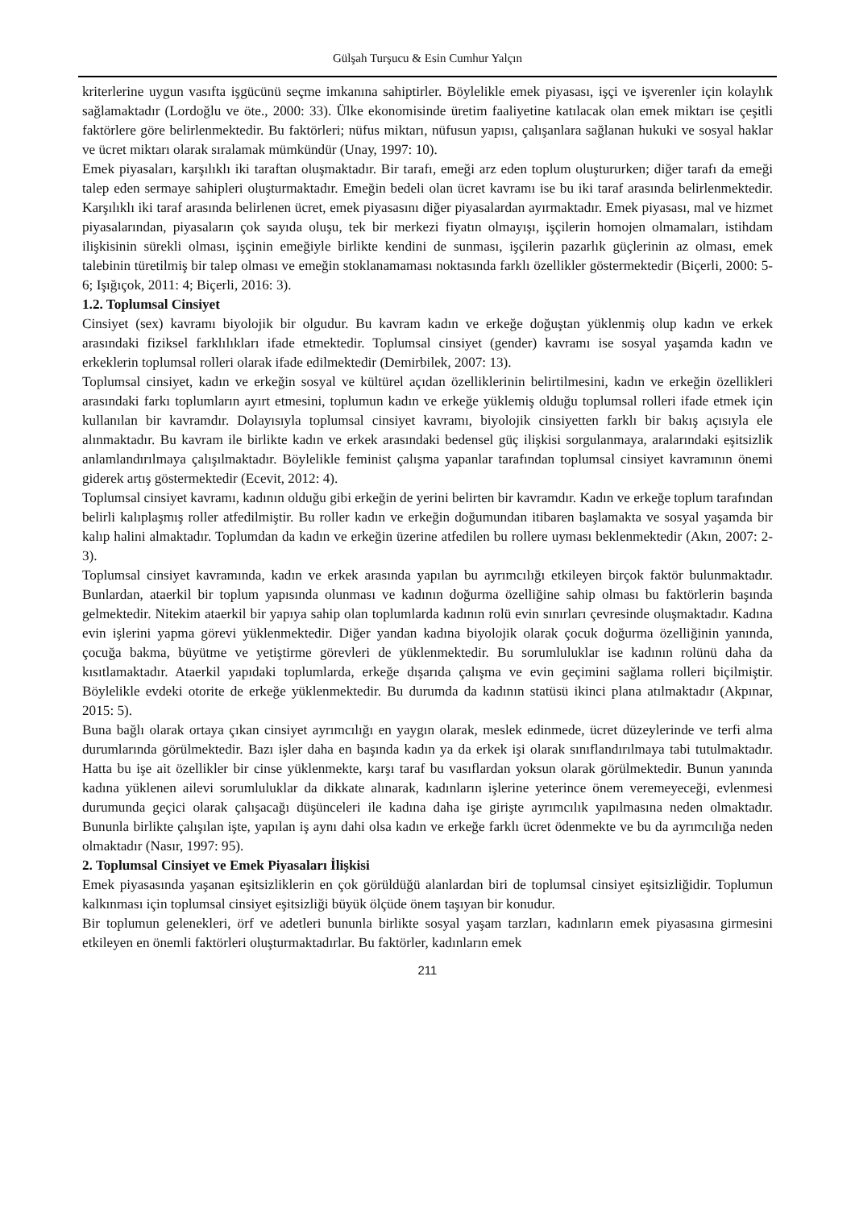Gülşah Turşucu & Esin Cumhur Yalçın
kriterlerine uygun vasıfta işgücünü seçme imkanına sahiptirler. Böylelikle emek piyasası, işçi ve işverenler için kolaylık sağlamaktadır (Lordoğlu ve öte., 2000: 33). Ülke ekonomisinde üretim faaliyetine katılacak olan emek miktarı ise çeşitli faktörlere göre belirlenmektedir. Bu faktörleri; nüfus miktarı, nüfusun yapısı, çalışanlara sağlanan hukuki ve sosyal haklar ve ücret miktarı olarak sıralamak mümkündür (Unay, 1997: 10).
Emek piyasaları, karşılıklı iki taraftan oluşmaktadır. Bir tarafı, emeği arz eden toplum oluştururken; diğer tarafı da emeği talep eden sermaye sahipleri oluşturmaktadır. Emeğin bedeli olan ücret kavramı ise bu iki taraf arasında belirlenmektedir. Karşılıklı iki taraf arasında belirlenen ücret, emek piyasasını diğer piyasalardan ayırmaktadır. Emek piyasası, mal ve hizmet piyasalarından, piyasaların çok sayıda oluşu, tek bir merkezi fiyatın olmayışı, işçilerin homojen olmamaları, istihdam ilişkisinin sürekli olması, işçinin emeğiyle birlikte kendini de sunması, işçilerin pazarlık güçlerinin az olması, emek talebinin türetilmiş bir talep olması ve emeğin stoklanamaması noktasında farklı özellikler göstermektedir (Biçerli, 2000: 5-6; Işığıçok, 2011: 4; Biçerli, 2016: 3).
1.2. Toplumsal Cinsiyet
Cinsiyet (sex) kavramı biyolojik bir olgudur. Bu kavram kadın ve erkeğe doğuştan yüklenmiş olup kadın ve erkek arasındaki fiziksel farklılıkları ifade etmektedir. Toplumsal cinsiyet (gender) kavramı ise sosyal yaşamda kadın ve erkeklerin toplumsal rolleri olarak ifade edilmektedir (Demirbilek, 2007: 13).
Toplumsal cinsiyet, kadın ve erkeğin sosyal ve kültürel açıdan özelliklerinin belirtilmesini, kadın ve erkeğin özellikleri arasındaki farkı toplumların ayırt etmesini, toplumun kadın ve erkeğe yüklemiş olduğu toplumsal rolleri ifade etmek için kullanılan bir kavramdır. Dolayısıyla toplumsal cinsiyet kavramı, biyolojik cinsiyetten farklı bir bakış açısıyla ele alınmaktadır. Bu kavram ile birlikte kadın ve erkek arasındaki bedensel güç ilişkisi sorgulanmaya, aralarındaki eşitsizlik anlamlandırılmaya çalışılmaktadır. Böylelikle feminist çalışma yapanlar tarafından toplumsal cinsiyet kavramının önemi giderek artış göstermektedir (Ecevit, 2012: 4).
Toplumsal cinsiyet kavramı, kadının olduğu gibi erkeğin de yerini belirten bir kavramdır. Kadın ve erkeğe toplum tarafından belirli kalıplaşmış roller atfedilmiştir. Bu roller kadın ve erkeğin doğumundan itibaren başlamakta ve sosyal yaşamda bir kalıp halini almaktadır. Toplumdan da kadın ve erkeğin üzerine atfedilen bu rollere uyması beklenmektedir (Akın, 2007: 2-3).
Toplumsal cinsiyet kavramında, kadın ve erkek arasında yapılan bu ayrımcılığı etkileyen birçok faktör bulunmaktadır. Bunlardan, ataerkil bir toplum yapısında olunması ve kadının doğurma özelliğine sahip olması bu faktörlerin başında gelmektedir. Nitekim ataerkil bir yapıya sahip olan toplumlarda kadının rolü evin sınırları çevresinde oluşmaktadır. Kadına evin işlerini yapma görevi yüklenmektedir. Diğer yandan kadına biyolojik olarak çocuk doğurma özelliğinin yanında, çocuğa bakma, büyütme ve yetiştirme görevleri de yüklenmektedir. Bu sorumluluklar ise kadının rolünü daha da kısıtlamaktadır. Ataerkil yapıdaki toplumlarda, erkeğe dışarıda çalışma ve evin geçimini sağlama rolleri biçilmiştir. Böylelikle evdeki otorite de erkeğe yüklenmektedir. Bu durumda da kadının statüsü ikinci plana atılmaktadır (Akpınar, 2015: 5).
Buna bağlı olarak ortaya çıkan cinsiyet ayrımcılığı en yaygın olarak, meslek edinmede, ücret düzeylerinde ve terfi alma durumlarında görülmektedir. Bazı işler daha en başında kadın ya da erkek işi olarak sınıflandırılmaya tabi tutulmaktadır. Hatta bu işe ait özellikler bir cinse yüklenmekte, karşı taraf bu vasıflardan yoksun olarak görülmektedir. Bunun yanında kadına yüklenen ailevi sorumluluklar da dikkate alınarak, kadınların işlerine yeterince önem veremeyeceği, evlenmesi durumunda geçici olarak çalışacağı düşünceleri ile kadına daha işe girişte ayrımcılık yapılmasına neden olmaktadır. Bununla birlikte çalışılan işte, yapılan iş aynı dahi olsa kadın ve erkeğe farklı ücret ödenmekte ve bu da ayrımcılığa neden olmaktadır (Nasır, 1997: 95).
2. Toplumsal Cinsiyet ve Emek Piyasaları İlişkisi
Emek piyasasında yaşanan eşitsizliklerin en çok görüldüğü alanlardan biri de toplumsal cinsiyet eşitsizliğidir. Toplumun kalkınması için toplumsal cinsiyet eşitsizliği büyük ölçüde önem taşıyan bir konudur.
Bir toplumun gelenekleri, örf ve adetleri bununla birlikte sosyal yaşam tarzları, kadınların emek piyasasına girmesini etkileyen en önemli faktörleri oluşturmaktadırlar. Bu faktörler, kadınların emek
211